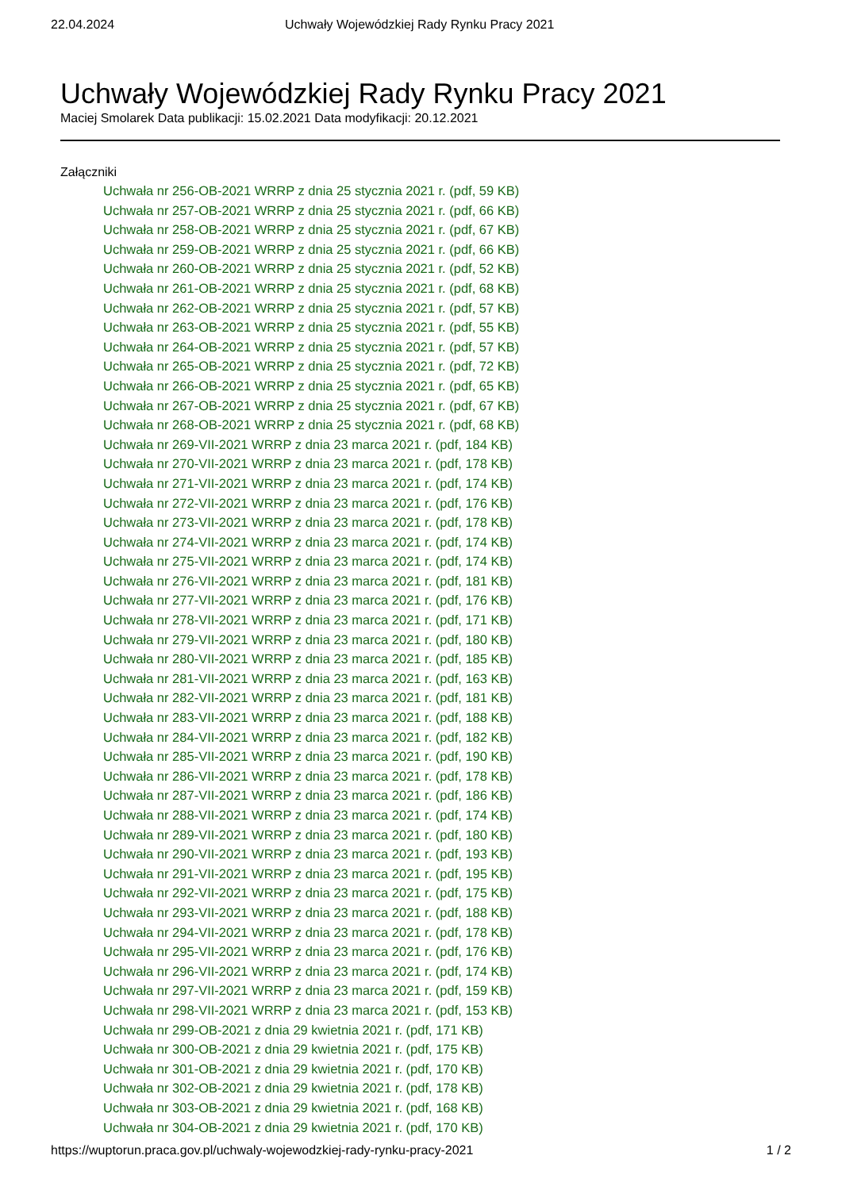22.04.2024 Uchwały Wojewódzkiej Rady Rynku Pracy 2021
Uchwały Wojewódzkiej Rady Rynku Pracy 2021
Maciej Smolarek Data publikacji: 15.02.2021 Data modyfikacji: 20.12.2021
Załączniki
Uchwała nr 256-OB-2021 WRRP z dnia 25 stycznia 2021 r. (pdf, 59 KB)
Uchwała nr 257-OB-2021 WRRP z dnia 25 stycznia 2021 r. (pdf, 66 KB)
Uchwała nr 258-OB-2021 WRRP z dnia 25 stycznia 2021 r. (pdf, 67 KB)
Uchwała nr 259-OB-2021 WRRP z dnia 25 stycznia 2021 r. (pdf, 66 KB)
Uchwała nr 260-OB-2021 WRRP z dnia 25 stycznia 2021 r. (pdf, 52 KB)
Uchwała nr 261-OB-2021 WRRP z dnia 25 stycznia 2021 r. (pdf, 68 KB)
Uchwała nr 262-OB-2021 WRRP z dnia 25 stycznia 2021 r. (pdf, 57 KB)
Uchwała nr 263-OB-2021 WRRP z dnia 25 stycznia 2021 r. (pdf, 55 KB)
Uchwała nr 264-OB-2021 WRRP z dnia 25 stycznia 2021 r. (pdf, 57 KB)
Uchwała nr 265-OB-2021 WRRP z dnia 25 stycznia 2021 r. (pdf, 72 KB)
Uchwała nr 266-OB-2021 WRRP z dnia 25 stycznia 2021 r. (pdf, 65 KB)
Uchwała nr 267-OB-2021 WRRP z dnia 25 stycznia 2021 r. (pdf, 67 KB)
Uchwała nr 268-OB-2021 WRRP z dnia 25 stycznia 2021 r. (pdf, 68 KB)
Uchwała nr 269-VII-2021 WRRP z dnia 23 marca 2021 r. (pdf, 184 KB)
Uchwała nr 270-VII-2021 WRRP z dnia 23 marca 2021 r. (pdf, 178 KB)
Uchwała nr 271-VII-2021 WRRP z dnia 23 marca 2021 r. (pdf, 174 KB)
Uchwała nr 272-VII-2021 WRRP z dnia 23 marca 2021 r. (pdf, 176 KB)
Uchwała nr 273-VII-2021 WRRP z dnia 23 marca 2021 r. (pdf, 178 KB)
Uchwała nr 274-VII-2021 WRRP z dnia 23 marca 2021 r. (pdf, 174 KB)
Uchwała nr 275-VII-2021 WRRP z dnia 23 marca 2021 r. (pdf, 174 KB)
Uchwała nr 276-VII-2021 WRRP z dnia 23 marca 2021 r. (pdf, 181 KB)
Uchwała nr 277-VII-2021 WRRP z dnia 23 marca 2021 r. (pdf, 176 KB)
Uchwała nr 278-VII-2021 WRRP z dnia 23 marca 2021 r. (pdf, 171 KB)
Uchwała nr 279-VII-2021 WRRP z dnia 23 marca 2021 r. (pdf, 180 KB)
Uchwała nr 280-VII-2021 WRRP z dnia 23 marca 2021 r. (pdf, 185 KB)
Uchwała nr 281-VII-2021 WRRP z dnia 23 marca 2021 r. (pdf, 163 KB)
Uchwała nr 282-VII-2021 WRRP z dnia 23 marca 2021 r. (pdf, 181 KB)
Uchwała nr 283-VII-2021 WRRP z dnia 23 marca 2021 r. (pdf, 188 KB)
Uchwała nr 284-VII-2021 WRRP z dnia 23 marca 2021 r. (pdf, 182 KB)
Uchwała nr 285-VII-2021 WRRP z dnia 23 marca 2021 r. (pdf, 190 KB)
Uchwała nr 286-VII-2021 WRRP z dnia 23 marca 2021 r. (pdf, 178 KB)
Uchwała nr 287-VII-2021 WRRP z dnia 23 marca 2021 r. (pdf, 186 KB)
Uchwała nr 288-VII-2021 WRRP z dnia 23 marca 2021 r. (pdf, 174 KB)
Uchwała nr 289-VII-2021 WRRP z dnia 23 marca 2021 r. (pdf, 180 KB)
Uchwała nr 290-VII-2021 WRRP z dnia 23 marca 2021 r. (pdf, 193 KB)
Uchwała nr 291-VII-2021 WRRP z dnia 23 marca 2021 r. (pdf, 195 KB)
Uchwała nr 292-VII-2021 WRRP z dnia 23 marca 2021 r. (pdf, 175 KB)
Uchwała nr 293-VII-2021 WRRP z dnia 23 marca 2021 r. (pdf, 188 KB)
Uchwała nr 294-VII-2021 WRRP z dnia 23 marca 2021 r. (pdf, 178 KB)
Uchwała nr 295-VII-2021 WRRP z dnia 23 marca 2021 r. (pdf, 176 KB)
Uchwała nr 296-VII-2021 WRRP z dnia 23 marca 2021 r. (pdf, 174 KB)
Uchwała nr 297-VII-2021 WRRP z dnia 23 marca 2021 r. (pdf, 159 KB)
Uchwała nr 298-VII-2021 WRRP z dnia 23 marca 2021 r. (pdf, 153 KB)
Uchwała nr 299-OB-2021 z dnia 29 kwietnia 2021 r. (pdf, 171 KB)
Uchwała nr 300-OB-2021 z dnia 29 kwietnia 2021 r. (pdf, 175 KB)
Uchwała nr 301-OB-2021 z dnia 29 kwietnia 2021 r. (pdf, 170 KB)
Uchwała nr 302-OB-2021 z dnia 29 kwietnia 2021 r. (pdf, 178 KB)
Uchwała nr 303-OB-2021 z dnia 29 kwietnia 2021 r. (pdf, 168 KB)
Uchwała nr 304-OB-2021 z dnia 29 kwietnia 2021 r. (pdf, 170 KB)
https://wuptorun.praca.gov.pl/uchwaly-wojewodzkiej-rady-rynku-pracy-2021 1 / 2